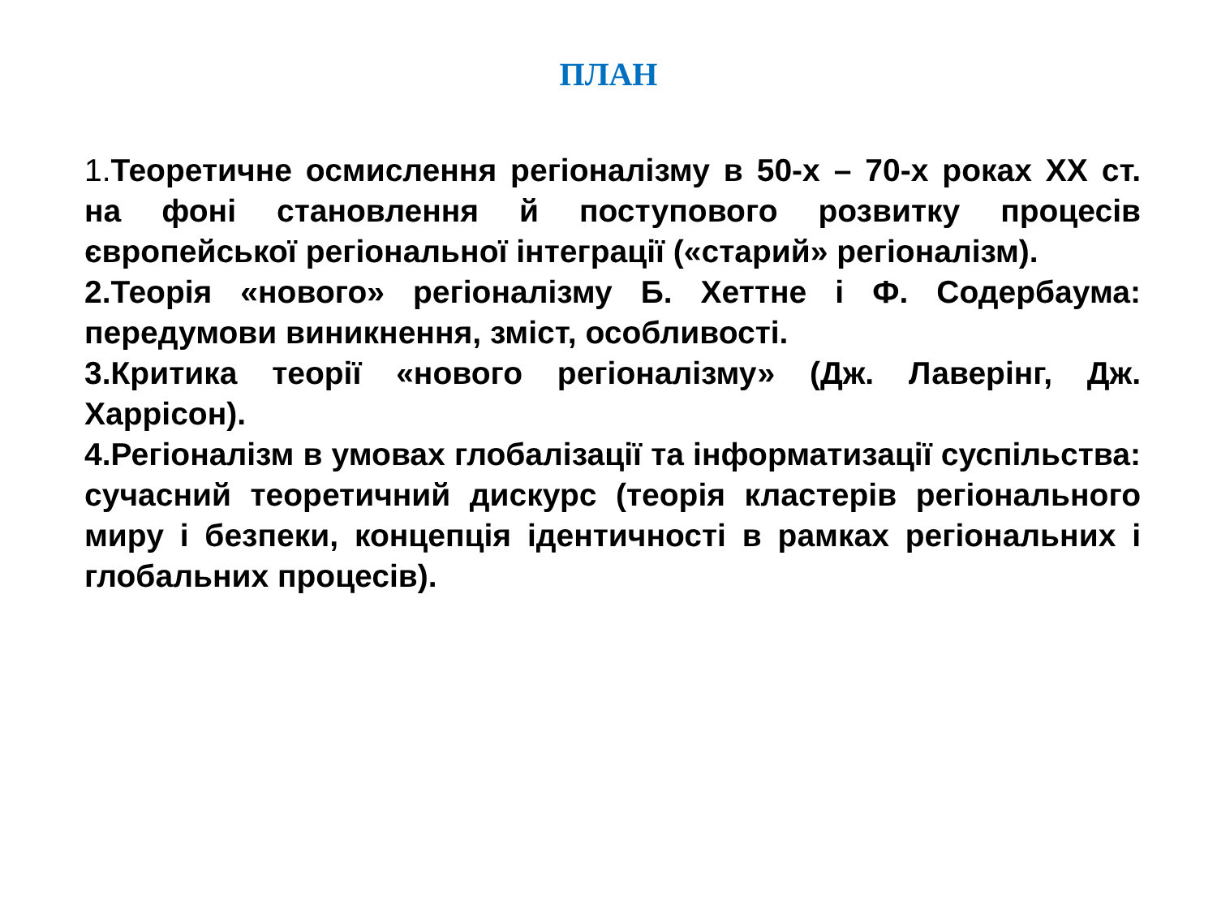ПЛАН
1. Теоретичне осмислення регіоналізму в 50-х – 70-х роках ХХ ст. на фоні становлення й поступового розвитку процесів європейської регіональної інтеграції («старий» регіоналізм).
2.Теорія «нового» регіоналізму Б. Хеттне і Ф. Содербаума: передумови виникнення, зміст, особливості.
3.Критика теорії «нового регіоналізму» (Дж. Лаверінг, Дж. Харрісон).
4.Регіоналізм в умовах глобалізації та інформатизації суспільства: сучасний теоретичний дискурс (теорія кластерів регіонального миру і безпеки, концепція ідентичності в рамках регіональних і глобальних процесів).